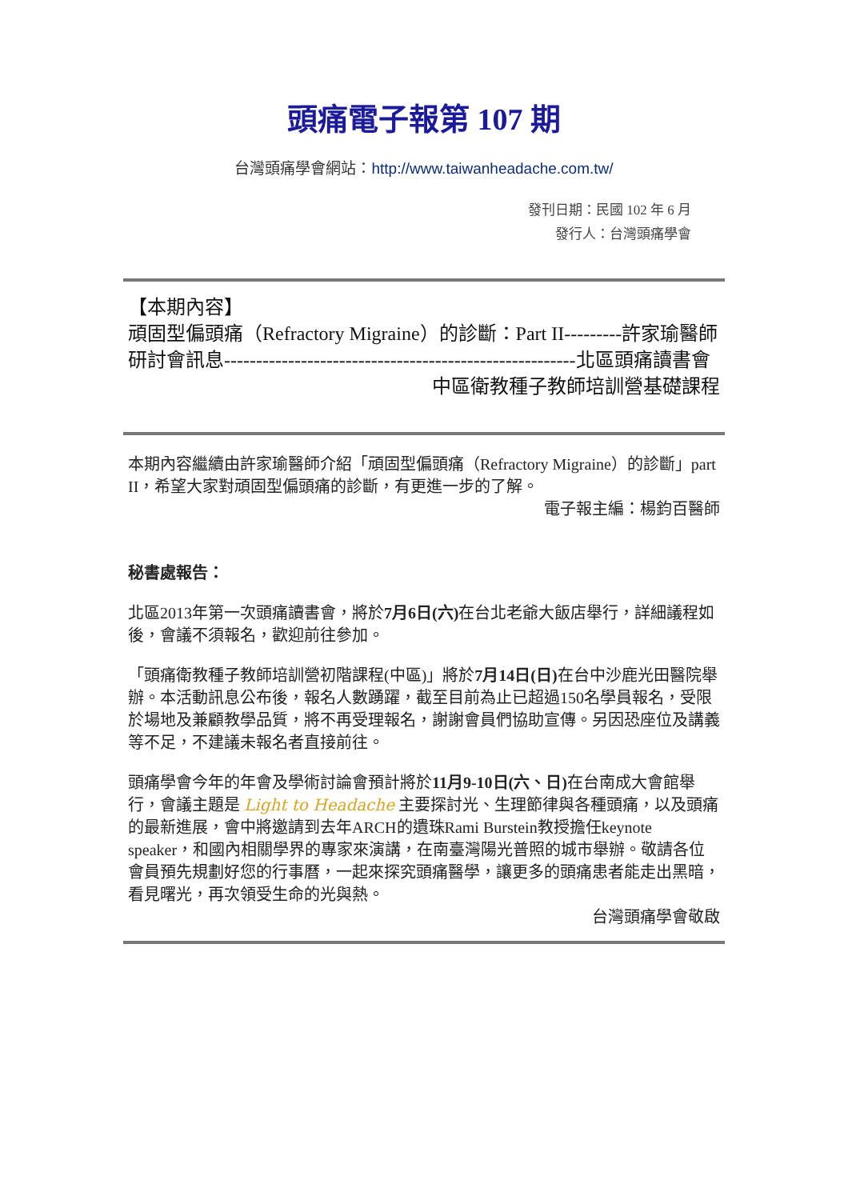頭痛電子報第 107 期
台灣頭痛學會網站：http://www.taiwanheadache.com.tw/
發刊日期：民國 102 年 6 月
發行人：台灣頭痛學會
【本期內容】
頑固型偏頭痛（Refractory Migraine）的診斷：Part II---------許家瑜醫師
研討會訊息-------------------------------------------------------北區頭痛讀書會
中區衛教種子教師培訓營基礎課程
本期內容繼續由許家瑜醫師介紹「頑固型偏頭痛（Refractory Migraine）的診斷」part II，希望大家對頑固型偏頭痛的診斷，有更進一步的了解。
電子報主編：楊鈞百醫師
秘書處報告：
北區2013年第一次頭痛讀書會，將於7月6日(六) 在台北老爺大飯店舉行，詳細議程如後，會議不須報名，歡迎前往參加。
「頭痛衛教種子教師培訓營初階課程(中區)」將於7月14日(日) 在台中沙鹿光田醫院舉辦。本活動訊息公布後，報名人數踴躍，截至目前為止已超過150名學員報名，受限於場地及兼顧教學品質，將不再受理報名，謝謝會員們協助宣傳。另因恐座位及講義等不足，不建議未報名者直接前往。
頭痛學會今年的年會及學術討論會預計將於11月9-10日(六、日) 在台南成大會館舉行，會議主題是 Light to Headache 主要探討光、生理節律與各種頭痛，以及頭痛的最新進展，會中將邀請到去年ARCH的遺珠Rami Burstein教授擔任keynote speaker，和國內相關學界的專家來演講，在南臺灣陽光普照的城市舉辦。敬請各位會員預先規劃好您的行事曆，一起來探究頭痛醫學，讓更多的頭痛患者能走出黑暗，看見曙光，再次領受生命的光與熱。
台灣頭痛學會敬啟